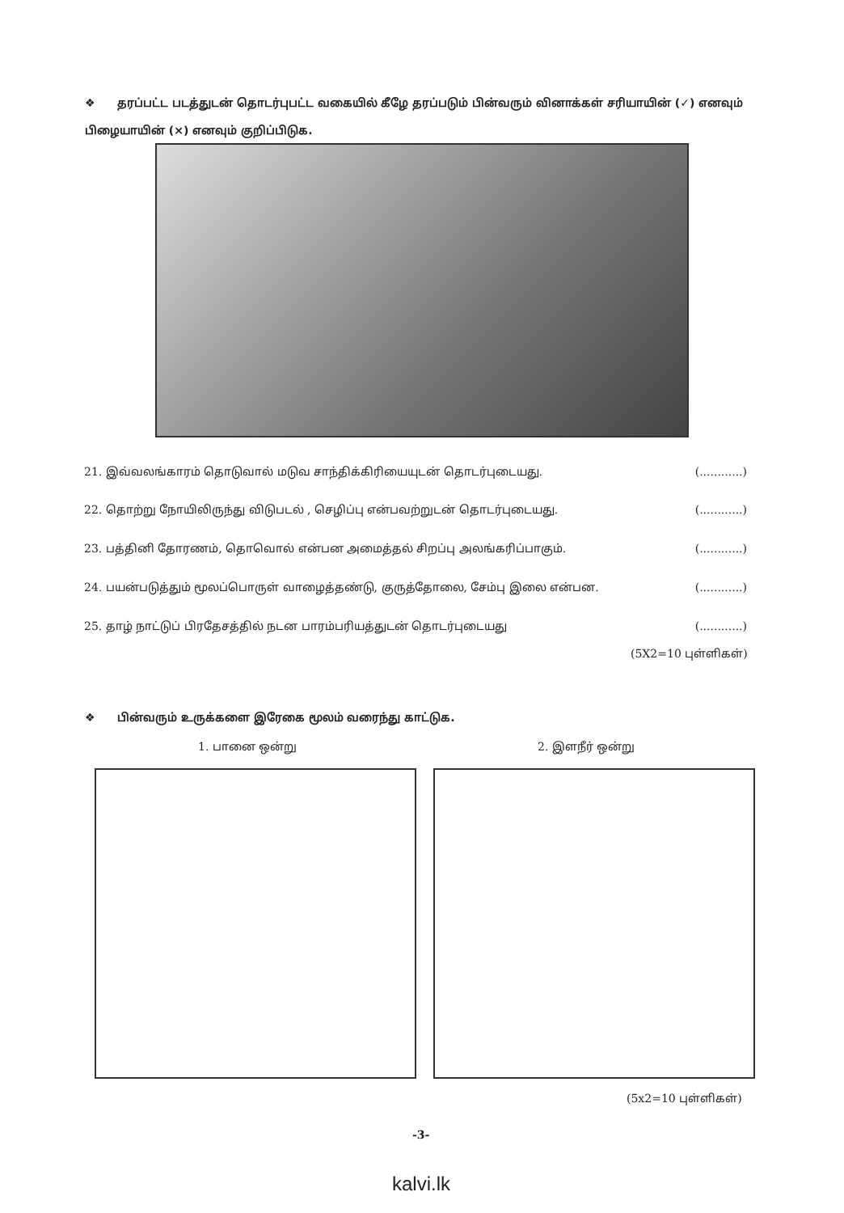❖ தரப்பட்ட படத்துடன் தொடர்புபட்ட வகையில் கீழே தரப்படும் பின்வரும் வினாக்கள் சரியாயின் (✓) எனவும் பிழையாயின் (×) எனவும் குறிப்பிடுக.
21. இவ்வலங்காரம் தொடுவால் மடுவ சாந்திக்கிரியையுடன் தொடர்புடையது. (............)
22. தொற்று நோயிலிருந்து விடுபடல் , செழிப்பு என்பவற்றுடன் தொடர்புடையது. (............)
23. பத்தினி தோரணம், தொவொல் என்பன அமைத்தல் சிறப்பு அலங்கரிப்பாகும். (............)
24. பயன்படுத்தும் மூலப்பொருள் வாழைத்தண்டு, குருத்தோலை, சேம்பு இலை என்பன. (............)
25. தாழ் நாட்டுப் பிரதேசத்தில் நடன பாரம்பரியத்துடன் தொடர்புடையது (............)
(5X2=10 புள்ளிகள்)
❖ பின்வரும் உருக்களை இரேகை மூலம் வரைந்து காட்டுக.
1. பானை ஒன்று 2. இளநீர் ஒன்று
(5x2=10 புள்ளிகள்)
-3-
kalvi.lk